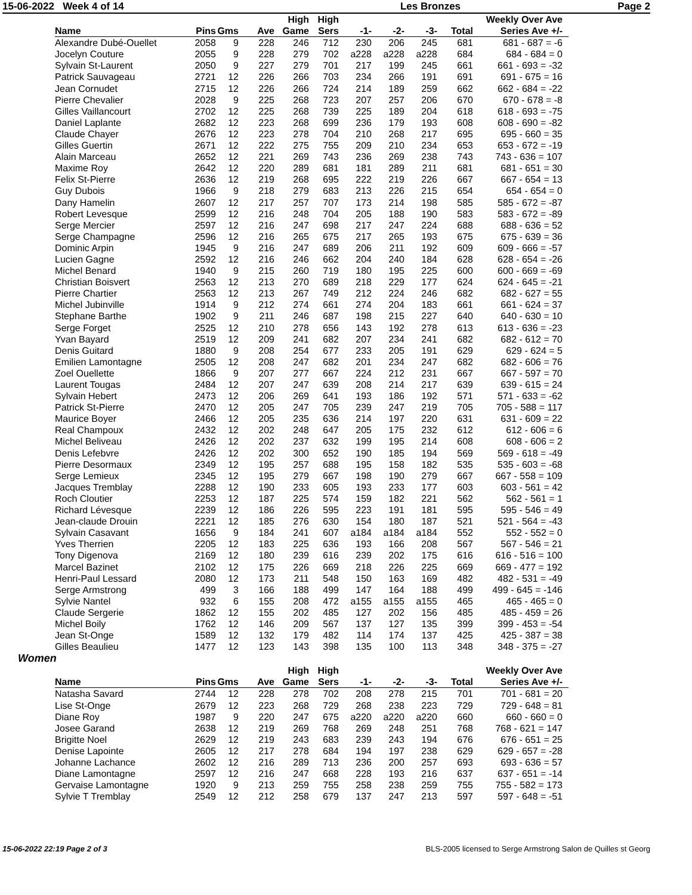15-06-2022 Week 4 of 14 Les Bronzes Page 2
| Name | Pins | Gms | Ave | High Game | High Sers | -1- | -2- | -3- | Total | Weekly Over Ave Series Ave +/- |
| --- | --- | --- | --- | --- | --- | --- | --- | --- | --- | --- |
| Alexandre Dubé-Ouellet | 2058 | 9 | 228 | 246 | 712 | 230 | 206 | 245 | 681 | 681 - 687 = -6 |
| Jocelyn Couture | 2055 | 9 | 228 | 279 | 702 | a228 | a228 | a228 | 684 | 684 - 684 = 0 |
| Sylvain St-Laurent | 2050 | 9 | 227 | 279 | 701 | 217 | 199 | 245 | 661 | 661 - 693 = -32 |
| Patrick Sauvageau | 2721 | 12 | 226 | 266 | 703 | 234 | 266 | 191 | 691 | 691 - 675 = 16 |
| Jean Cornudet | 2715 | 12 | 226 | 266 | 724 | 214 | 189 | 259 | 662 | 662 - 684 = -22 |
| Pierre Chevalier | 2028 | 9 | 225 | 268 | 723 | 207 | 257 | 206 | 670 | 670 - 678 = -8 |
| Gilles Vaillancourt | 2702 | 12 | 225 | 268 | 739 | 225 | 189 | 204 | 618 | 618 - 693 = -75 |
| Daniel Laplante | 2682 | 12 | 223 | 268 | 699 | 236 | 179 | 193 | 608 | 608 - 690 = -82 |
| Claude Chayer | 2676 | 12 | 223 | 278 | 704 | 210 | 268 | 217 | 695 | 695 - 660 = 35 |
| Gilles Guertin | 2671 | 12 | 222 | 275 | 755 | 209 | 210 | 234 | 653 | 653 - 672 = -19 |
| Alain Marceau | 2652 | 12 | 221 | 269 | 743 | 236 | 269 | 238 | 743 | 743 - 636 = 107 |
| Maxime Roy | 2642 | 12 | 220 | 289 | 681 | 181 | 289 | 211 | 681 | 681 - 651 = 30 |
| Felix St-Pierre | 2636 | 12 | 219 | 268 | 695 | 222 | 219 | 226 | 667 | 667 - 654 = 13 |
| Guy Dubois | 1966 | 9 | 218 | 279 | 683 | 213 | 226 | 215 | 654 | 654 - 654 = 0 |
| Dany Hamelin | 2607 | 12 | 217 | 257 | 707 | 173 | 214 | 198 | 585 | 585 - 672 = -87 |
| Robert Levesque | 2599 | 12 | 216 | 248 | 704 | 205 | 188 | 190 | 583 | 583 - 672 = -89 |
| Serge Mercier | 2597 | 12 | 216 | 247 | 698 | 217 | 247 | 224 | 688 | 688 - 636 = 52 |
| Serge Champagne | 2596 | 12 | 216 | 265 | 675 | 217 | 265 | 193 | 675 | 675 - 639 = 36 |
| Dominic Arpin | 1945 | 9 | 216 | 247 | 689 | 206 | 211 | 192 | 609 | 609 - 666 = -57 |
| Lucien Gagne | 2592 | 12 | 216 | 246 | 662 | 204 | 240 | 184 | 628 | 628 - 654 = -26 |
| Michel Benard | 1940 | 9 | 215 | 260 | 719 | 180 | 195 | 225 | 600 | 600 - 669 = -69 |
| Christian Boisvert | 2563 | 12 | 213 | 270 | 689 | 218 | 229 | 177 | 624 | 624 - 645 = -21 |
| Pierre Chartier | 2563 | 12 | 213 | 267 | 749 | 212 | 224 | 246 | 682 | 682 - 627 = 55 |
| Michel Jubinville | 1914 | 9 | 212 | 274 | 661 | 274 | 204 | 183 | 661 | 661 - 624 = 37 |
| Stephane Barthe | 1902 | 9 | 211 | 246 | 687 | 198 | 215 | 227 | 640 | 640 - 630 = 10 |
| Serge Forget | 2525 | 12 | 210 | 278 | 656 | 143 | 192 | 278 | 613 | 613 - 636 = -23 |
| Yvan Bayard | 2519 | 12 | 209 | 241 | 682 | 207 | 234 | 241 | 682 | 682 - 612 = 70 |
| Denis Guitard | 1880 | 9 | 208 | 254 | 677 | 233 | 205 | 191 | 629 | 629 - 624 = 5 |
| Emilien Lamontagne | 2505 | 12 | 208 | 247 | 682 | 201 | 234 | 247 | 682 | 682 - 606 = 76 |
| Zoel Ouellette | 1866 | 9 | 207 | 277 | 667 | 224 | 212 | 231 | 667 | 667 - 597 = 70 |
| Laurent Tougas | 2484 | 12 | 207 | 247 | 639 | 208 | 214 | 217 | 639 | 639 - 615 = 24 |
| Sylvain Hebert | 2473 | 12 | 206 | 269 | 641 | 193 | 186 | 192 | 571 | 571 - 633 = -62 |
| Patrick St-Pierre | 2470 | 12 | 205 | 247 | 705 | 239 | 247 | 219 | 705 | 705 - 588 = 117 |
| Maurice Boyer | 2466 | 12 | 205 | 235 | 636 | 214 | 197 | 220 | 631 | 631 - 609 = 22 |
| Real Champoux | 2432 | 12 | 202 | 248 | 647 | 205 | 175 | 232 | 612 | 612 - 606 = 6 |
| Michel Beliveau | 2426 | 12 | 202 | 237 | 632 | 199 | 195 | 214 | 608 | 608 - 606 = 2 |
| Denis Lefebvre | 2426 | 12 | 202 | 300 | 652 | 190 | 185 | 194 | 569 | 569 - 618 = -49 |
| Pierre Desormaux | 2349 | 12 | 195 | 257 | 688 | 195 | 158 | 182 | 535 | 535 - 603 = -68 |
| Serge Lemieux | 2345 | 12 | 195 | 279 | 667 | 198 | 190 | 279 | 667 | 667 - 558 = 109 |
| Jacques Tremblay | 2288 | 12 | 190 | 233 | 605 | 193 | 233 | 177 | 603 | 603 - 561 = 42 |
| Roch Cloutier | 2253 | 12 | 187 | 225 | 574 | 159 | 182 | 221 | 562 | 562 - 561 = 1 |
| Richard Lévesque | 2239 | 12 | 186 | 226 | 595 | 223 | 191 | 181 | 595 | 595 - 546 = 49 |
| Jean-claude Drouin | 2221 | 12 | 185 | 276 | 630 | 154 | 180 | 187 | 521 | 521 - 564 = -43 |
| Sylvain Casavant | 1656 | 9 | 184 | 241 | 607 | a184 | a184 | a184 | 552 | 552 - 552 = 0 |
| Yves Therrien | 2205 | 12 | 183 | 225 | 636 | 193 | 166 | 208 | 567 | 567 - 546 = 21 |
| Tony Digenova | 2169 | 12 | 180 | 239 | 616 | 239 | 202 | 175 | 616 | 616 - 516 = 100 |
| Marcel Bazinet | 2102 | 12 | 175 | 226 | 669 | 218 | 226 | 225 | 669 | 669 - 477 = 192 |
| Henri-Paul Lessard | 2080 | 12 | 173 | 211 | 548 | 150 | 163 | 169 | 482 | 482 - 531 = -49 |
| Serge Armstrong | 499 | 3 | 166 | 188 | 499 | 147 | 164 | 188 | 499 | 499 - 645 = -146 |
| Sylvie Nantel | 932 | 6 | 155 | 208 | 472 | a155 | a155 | a155 | 465 | 465 - 465 = 0 |
| Claude Sergerie | 1862 | 12 | 155 | 202 | 485 | 127 | 202 | 156 | 485 | 485 - 459 = 26 |
| Michel Boily | 1762 | 12 | 146 | 209 | 567 | 137 | 127 | 135 | 399 | 399 - 453 = -54 |
| Jean St-Onge | 1589 | 12 | 132 | 179 | 482 | 114 | 174 | 137 | 425 | 425 - 387 = 38 |
| Gilles Beaulieu | 1477 | 12 | 123 | 143 | 398 | 135 | 100 | 113 | 348 | 348 - 375 = -27 |
Women
| Name | Pins | Gms | Ave | High Game | High Sers | -1- | -2- | -3- | Total | Weekly Over Ave Series Ave +/- |
| --- | --- | --- | --- | --- | --- | --- | --- | --- | --- | --- |
| Natasha Savard | 2744 | 12 | 228 | 278 | 702 | 208 | 278 | 215 | 701 | 701 - 681 = 20 |
| Lise St-Onge | 2679 | 12 | 223 | 268 | 729 | 268 | 238 | 223 | 729 | 729 - 648 = 81 |
| Diane Roy | 1987 | 9 | 220 | 247 | 675 | a220 | a220 | a220 | 660 | 660 - 660 = 0 |
| Josee Garand | 2638 | 12 | 219 | 269 | 768 | 269 | 248 | 251 | 768 | 768 - 621 = 147 |
| Brigitte Noel | 2629 | 12 | 219 | 243 | 683 | 239 | 243 | 194 | 676 | 676 - 651 = 25 |
| Denise Lapointe | 2605 | 12 | 217 | 278 | 684 | 194 | 197 | 238 | 629 | 629 - 657 = -28 |
| Johanne Lachance | 2602 | 12 | 216 | 289 | 713 | 236 | 200 | 257 | 693 | 693 - 636 = 57 |
| Diane Lamontagne | 2597 | 12 | 216 | 247 | 668 | 228 | 193 | 216 | 637 | 637 - 651 = -14 |
| Gervaise Lamontagne | 1920 | 9 | 213 | 259 | 755 | 258 | 238 | 259 | 755 | 755 - 582 = 173 |
| Sylvie T Tremblay | 2549 | 12 | 212 | 258 | 679 | 137 | 247 | 213 | 597 | 597 - 648 = -51 |
15-06-2022 22:19 Page 2 of 3 BLS-2005 licensed to Serge Armstrong Salon de Quilles st Georg